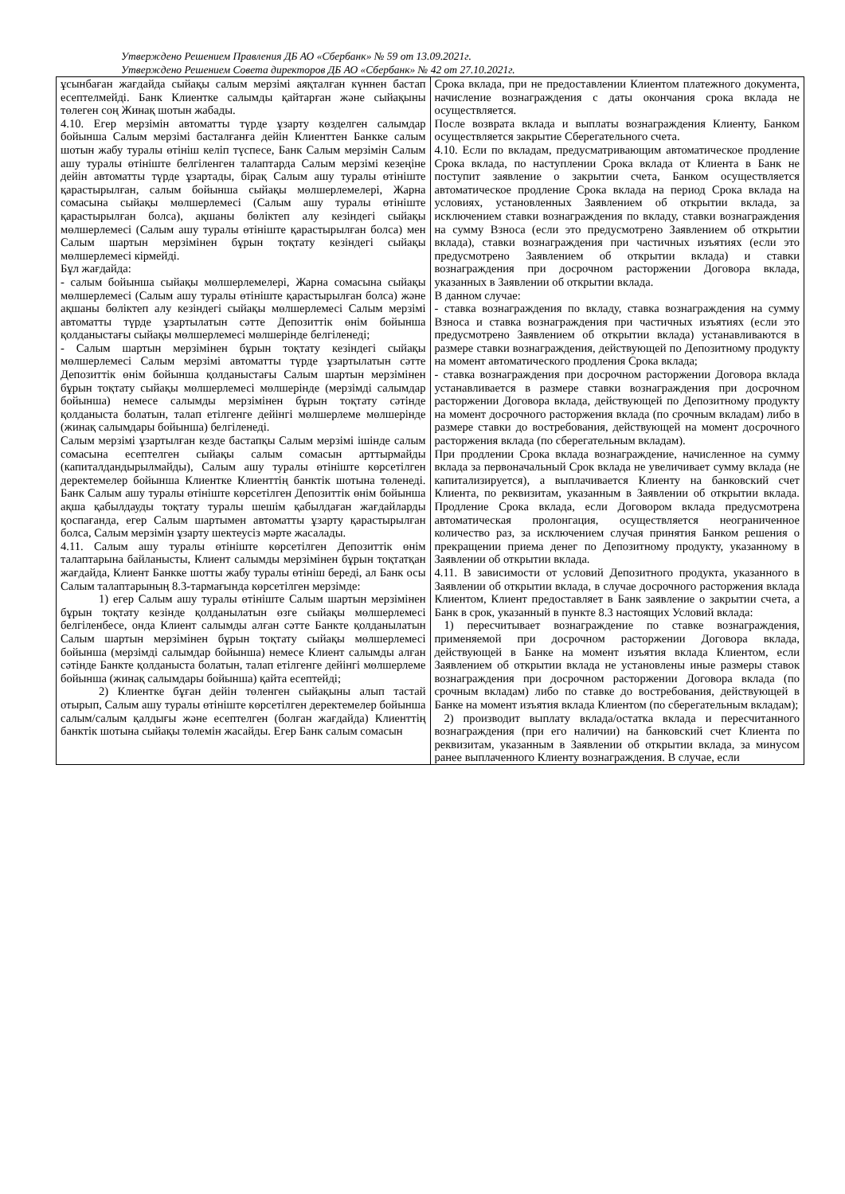Утверждено Решением Правления ДБ АО «Сбербанк» № 59 от 13.09.2021г.
Утверждено Решением Совета директоров ДБ АО «Сбербанк» № 42 от 27.10.2021г.
| ұсынбаған жағдайда сыйақы салым мерзімі аяқталған күннен бастап есептелмейді. Банк Клиентке салымды қайтарған және сыйақыны төлеген соң Жинақ шотын жабады. 4.10. Егер мерзімін автоматты түрде ұзарту көзделген салымдар бойынша Салым мерзімі басталғанға дейін Клиенттен Банкке салым шотын жабу туралы өтініш келіп түспесе, Банк Салым мерзімін Салым ашу туралы өтініште белгіленген талаптарда Салым мерзімі кезеңіне дейін автоматты түрде ұзартады, бірақ Салым ашу туралы өтініште қарастырылған, салым бойынша сыйақы мөлшерлемелері, Жарна сомасына сыйақы мөлшерлемесі (Салым ашу туралы өтініште қарастырылған болса), ақшаны бөліктеп алу кезіндегі сыйақы мөлшерлемесі (Салым ашу туралы өтініште қарастырылған болса) мен Салым шартын мерзімінен бұрын тоқтату кезіндегі сыйақы мөлшерлемесі кірмейді. Бұл жағдайда: - салым бойынша сыйақы мөлшерлемелері, Жарна сомасына сыйақы мөлшерлемесі (Салым ашу туралы өтініште қарастырылған болса) және ақшаны бөліктеп алу кезіндегі сыйақы мөлшерлемесі Салым мерзімі автоматты түрде ұзартылатын сәтте Депозиттік өнім бойынша қолданыстағы сыйақы мөлшерлемесі мөлшерінде белгіленеді; - Салым шартын мерзімінен бұрын тоқтату кезіндегі сыйақы мөлшерлемесі Салым мерзімі автоматты түрде ұзартылатын сәтте Депозиттік өнім бойынша қолданыстағы Салым шартын мерзімінен бұрын тоқтату сыйақы мөлшерлемесі мөлшерінде (мерзімді салымдар бойынша) немесе салымды мерзімінен бұрын тоқтату сәтінде қолданыста болатын, талап етілгенге дейінгі мөлшерлеме мөлшерінде (жинақ салымдары бойынша) белгіленеді. Салым мерзімі ұзартылған кезде бастапқы Салым мерзімі ішінде салым сомасына есептелген сыйақы салым сомасын арттырмайды (капиталдандырылмайды), Салым ашу туралы өтініште көрсетілген деректемелер бойынша Клиентке Клиенттің банктік шотына төленеді. Банк Салым ашу туралы өтініште көрсетілген Депозиттік өнім бойынша ақша қабылдауды тоқтату туралы шешім қабылдаған жағдайларды қоспағанда, егер Салым шартымен автоматты ұзарту қарастырылған болса, Салым мерзімін ұзарту шектеусіз мәрте жасалады. 4.11. Салым ашу туралы өтініште көрсетілген Депозиттік өнім талаптарына байланысты, Клиент салымды мерзімінен бұрын тоқтатқан жағдайда, Клиент Банкке шотты жабу туралы өтініш береді, ал Банк осы Салым талаптарының 8.3-тармағында көрсетілген мерзімде: 1) егер Салым ашу туралы өтініште Салым шартын мерзімінен бұрын тоқтату кезінде қолданылатын өзге сыйақы мөлшерлемесі белгіленбесе, онда Клиент салымды алған сәтте Банкте қолданылатын Салым шартын мерзімінен бұрын тоқтату сыйақы мөлшерлемесі бойынша (мерзімді салымдар бойынша) немесе Клиент салымды алған сәтінде Банкте қолданыста болатын, талап етілгенге дейінгі мөлшерлеме бойынша (жинақ салымдары бойынша) қайта есептейді; 2) Клиентке бұған дейін төленген сыйақыны алып тастай отырып, Салым ашу туралы өтініште көрсетілген деректемелер бойынша салым/салым қалдығы және есептелген (болған жағдайда) Клиенттің банктік шотына сыйақы төлемін жасайды. Егер Банк салым сомасын | Срока вклада, при не предоставлении Клиентом платежного документа, начисление вознаграждения с даты окончания срока вклада не осуществляется. После возврата вклада и выплаты вознаграждения Клиенту, Банком осуществляется закрытие Сберегательного счета. 4.10. Если по вкладам, предусматривающим автоматическое продление Срока вклада, по наступлении Срока вклада от Клиента в Банк не поступит заявление о закрытии счета, Банком осуществляется автоматическое продление Срока вклада на период Срока вклада на условиях, установленных Заявлением об открытии вклада, за исключением ставки вознаграждения по вкладу, ставки вознаграждения на сумму Взноса (если это предусмотрено Заявлением об открытии вклада), ставки вознаграждения при частичных изъятиях (если это предусмотрено Заявлением об открытии вклада) и ставки вознаграждения при досрочном расторжении Договора вклада, указанных в Заявлении об открытии вклада. В данном случае: - ставка вознаграждения по вкладу, ставка вознаграждения на сумму Взноса и ставка вознаграждения при частичных изъятиях (если это предусмотрено Заявлением об открытии вклада) устанавливаются в размере ставки вознаграждения, действующей по Депозитному продукту на момент автоматического продления Срока вклада; - ставка вознаграждения при досрочном расторжении Договора вклада устанавливается в размере ставки вознаграждения при досрочном расторжении Договора вклада, действующей по Депозитному продукту на момент досрочного расторжения вклада (по срочным вкладам) либо в размере ставки до востребования, действующей на момент досрочного расторжения вклада (по сберегательным вкладам). При продлении Срока вклада вознаграждение, начисленное на сумму вклада за первоначальный Срок вклада не увеличивает сумму вклада (не капитализируется), а выплачивается Клиенту на банковский счет Клиента, по реквизитам, указанным в Заявлении об открытии вклада. Продление Срока вклада, если Договором вклада предусмотрена автоматическая пролонгация, осуществляется неограниченное количество раз, за исключением случая принятия Банком решения о прекращении приема денег по Депозитному продукту, указанному в Заявлении об открытии вклада. 4.11. В зависимости от условий Депозитного продукта, указанного в Заявлении об открытии вклада, в случае досрочного расторжения вклада Клиентом, Клиент предоставляет в Банк заявление о закрытии счета, а Банк в срок, указанный в пункте 8.3 настоящих Условий вклада: 1) пересчитывает вознаграждение по ставке вознаграждения, применяемой при досрочном расторжении Договора вклада, действующей в Банке на момент изъятия вклада Клиентом, если Заявлением об открытии вклада не установлены иные размеры ставок вознаграждения при досрочном расторжении Договора вклада (по срочным вкладам) либо по ставке до востребования, действующей в Банке на момент изъятия вклада Клиентом (по сберегательным вкладам); 2) производит выплату вклада/остатка вклада и пересчитанного вознаграждения (при его наличии) на банковский счет Клиента по реквизитам, указанным в Заявлении об открытии вклада, за минусом ранее выплаченного Клиенту вознаграждения. В случае, если |